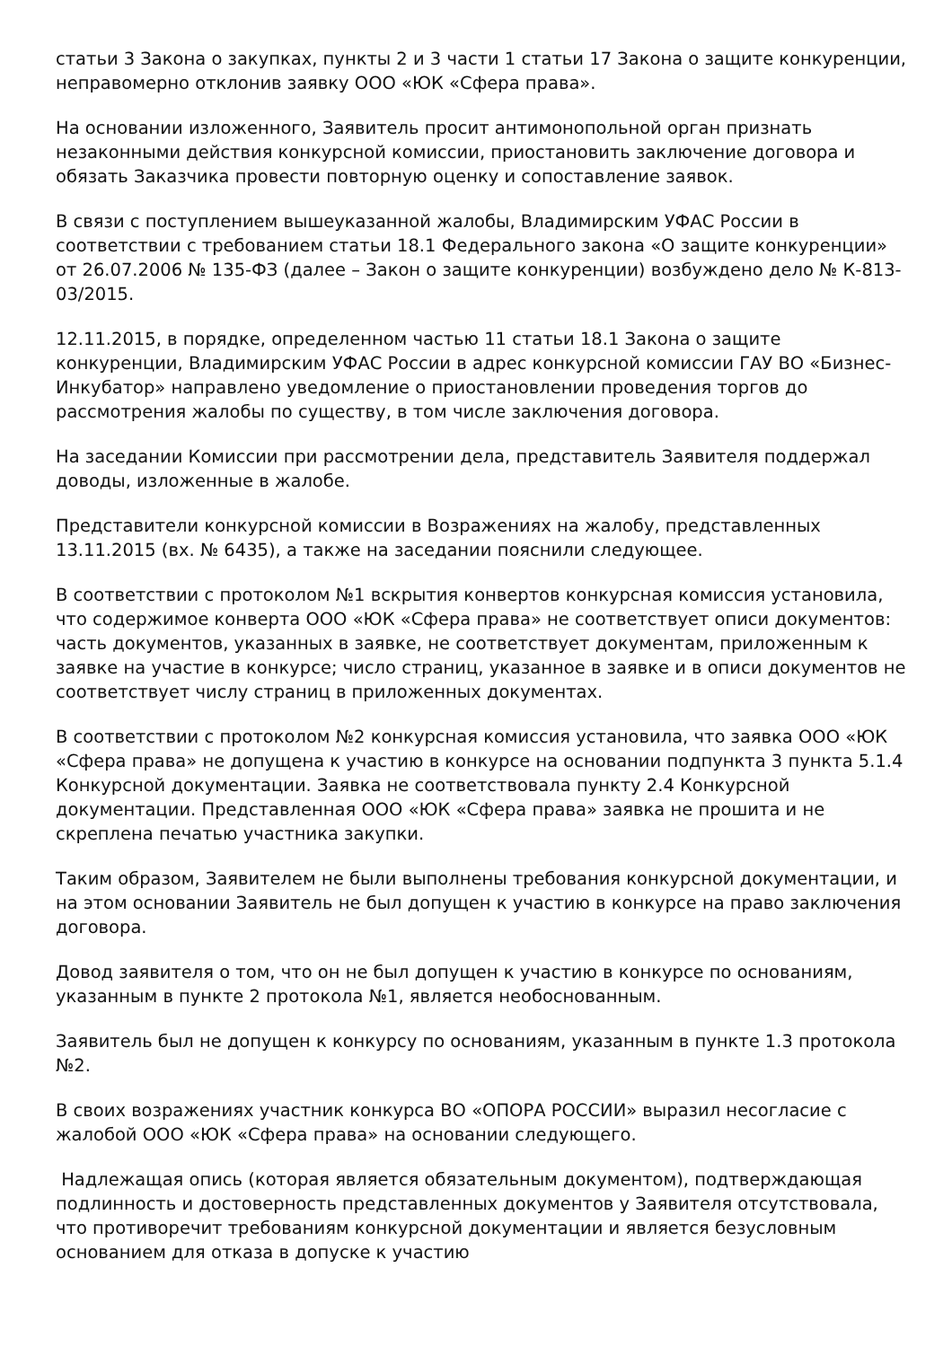статьи 3 Закона о закупках, пункты 2 и 3 части 1 статьи 17 Закона о защите конкуренции, неправомерно отклонив заявку ООО «ЮК «Сфера права».
На основании изложенного, Заявитель просит антимонопольной орган признать незаконными действия конкурсной комиссии, приостановить заключение договора и обязать Заказчика провести повторную оценку и сопоставление заявок.
В связи с поступлением вышеуказанной жалобы, Владимирским УФАС России в соответствии с требованием статьи 18.1 Федерального закона «О защите конкуренции» от 26.07.2006 № 135-ФЗ (далее – Закон о защите конкуренции) возбуждено дело № К-813-03/2015.
12.11.2015, в порядке, определенном частью 11 статьи 18.1 Закона о защите конкуренции, Владимирским УФАС России в адрес конкурсной комиссии ГАУ ВО «Бизнес-Инкубатор» направлено уведомление о приостановлении проведения торгов до рассмотрения жалобы по существу, в том числе заключения договора.
На заседании Комиссии при рассмотрении дела, представитель Заявителя поддержал доводы, изложенные в жалобе.
Представители конкурсной комиссии в Возражениях на жалобу, представленных 13.11.2015 (вх. № 6435), а также на заседании пояснили следующее.
В соответствии с протоколом №1 вскрытия конвертов конкурсная комиссия установила, что содержимое конверта ООО «ЮК «Сфера права» не соответствует описи документов: часть документов, указанных в заявке, не соответствует документам, приложенным к заявке на участие в конкурсе; число страниц, указанное в заявке и в описи документов не соответствует числу страниц в приложенных документах.
В соответствии с протоколом №2 конкурсная комиссия установила, что заявка ООО «ЮК «Сфера права» не допущена к участию в конкурсе на основании подпункта 3 пункта 5.1.4 Конкурсной документации. Заявка не соответствовала пункту 2.4 Конкурсной документации. Представленная ООО «ЮК «Сфера права» заявка не прошита и не скреплена печатью участника закупки.
Таким образом, Заявителем не были выполнены требования конкурсной документации, и на этом основании Заявитель не был допущен к участию в конкурсе на право заключения договора.
Довод заявителя о том, что он не был допущен к участию в конкурсе по основаниям, указанным в пункте 2 протокола №1, является необоснованным.
Заявитель был не допущен к конкурсу по основаниям, указанным в пункте 1.3 протокола №2.
В своих возражениях участник конкурса ВО «ОПОРА РОССИИ» выразил несогласие с жалобой ООО «ЮК «Сфера права» на основании следующего.
Надлежащая опись (которая является обязательным документом), подтверждающая подлинность и достоверность представленных документов у Заявителя отсутствовала, что противоречит требованиям конкурсной документации и является безусловным основанием для отказа в допуске к участию